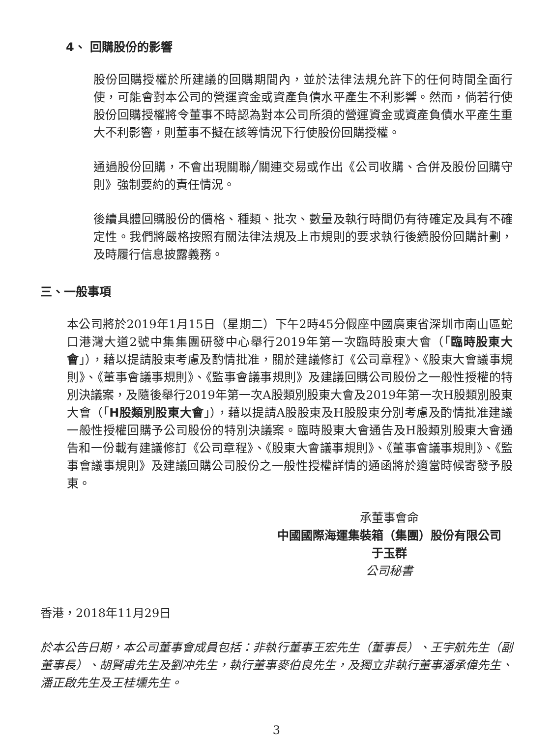4、 回購股份的影響
股份回購授權於所建議的回購期間內，並於法律法規允許下的任何時間全面行使，可能會對本公司的營運資金或資產負債水平產生不利影響。然而，倘若行使股份回購授權將令董事不時認為對本公司所須的營運資金或資產負債水平產生重大不利影響，則董事不擬在該等情況下行使股份回購授權。
通過股份回購，不會出現關聯╱關連交易或作出《公司收購、合併及股份回購守則》強制要約的責任情況。
後續具體回購股份的價格、種類、批次、數量及執行時間仍有待確定及具有不確定性。我們將嚴格按照有關法律法規及上市規則的要求執行後續股份回購計劃，及時履行信息披露義務。
三、一般事項
本公司將於2019年1月15日（星期二）下午2時45分假座中國廣東省深圳市南山區蛇口港灣大道2號中集集團研發中心舉行2019年第一次臨時股東大會（「臨時股東大會」），藉以提請股東考慮及酌情批准，關於建議修訂《公司章程》、《股東大會議事規則》、《董事會議事規則》、《監事會議事規則》及建議回購公司股份之一般性授權的特別決議案，及隨後舉行2019年第一次A股類別股東大會及2019年第一次H股類別股東大會（「H股類別股東大會」），藉以提請A股股東及H股股東分別考慮及酌情批准建議一般性授權回購予公司股份的特別決議案。臨時股東大會通告及H股類別股東大會通告和一份載有建議修訂《公司章程》、《股東大會議事規則》、《董事會議事規則》、《監事會議事規則》及建議回購公司股份之一般性授權詳情的通函將於適當時候寄發予股東。
承董事會命
中國國際海運集裝箱（集團）股份有限公司
于玉群
公司秘書
香港，2018年11月29日
於本公告日期，本公司董事會成員包括：非執行董事王宏先生（董事長）、王宇航先生（副董事長）、胡賢甫先生及劉冲先生，執行董事麥伯良先生，及獨立非執行董事潘承偉先生、潘正啟先生及王桂壎先生。
3